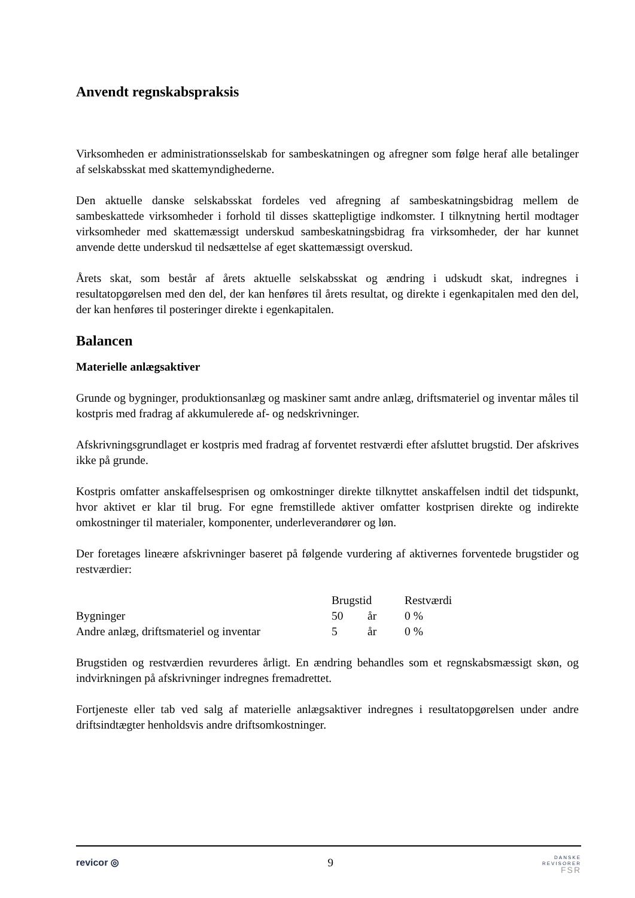Anvendt regnskabspraksis
Virksomheden er administrationsselskab for sambeskatningen og afregner som følge heraf alle betalinger af selskabsskat med skattemyndighederne.
Den aktuelle danske selskabsskat fordeles ved afregning af sambeskatningsbidrag mellem de sambeskattede virksomheder i forhold til disses skattepligtige indkomster. I tilknytning hertil modtager virksomheder med skattemæssigt underskud sambeskatningsbidrag fra virksomheder, der har kunnet anvende dette underskud til nedsættelse af eget skattemæssigt overskud.
Årets skat, som består af årets aktuelle selskabsskat og ændring i udskudt skat, indregnes i resultatopgørelsen med den del, der kan henføres til årets resultat, og direkte i egenkapitalen med den del, der kan henføres til posteringer direkte i egenkapitalen.
Balancen
Materielle anlægsaktiver
Grunde og bygninger, produktionsanlæg og maskiner samt andre anlæg, driftsmateriel og inventar måles til kostpris med fradrag af akkumulerede af- og nedskrivninger.
Afskrivningsgrundlaget er kostpris med fradrag af forventet restværdi efter afsluttet brugstid. Der afskrives ikke på grunde.
Kostpris omfatter anskaffelsesprisen og omkostninger direkte tilknyttet anskaffelsen indtil det tidspunkt, hvor aktivet er klar til brug. For egne fremstillede aktiver omfatter kostprisen direkte og indirekte omkostninger til materialer, komponenter, underleverandører og løn.
Der foretages lineære afskrivninger baseret på følgende vurdering af aktivernes forventede brugstider og restværdier:
| | Brugstid | | Restværdi |
| --- | --- | --- | --- |
| Bygninger | 50 | år | 0 % |
| Andre anlæg, driftsmateriel og inventar | 5 | år | 0 % |
Brugstiden og restværdien revurderes årligt. En ændring behandles som et regnskabsmæssigt skøn, og indvirkningen på afskrivninger indregnes fremadrettet.
Fortjeneste eller tab ved salg af materielle anlægsaktiver indregnes i resultatopgørelsen under andre driftsindtægter henholdsvis andre driftsomkostninger.
revicor ◎
9
DANSKE
REVISORER
FSR